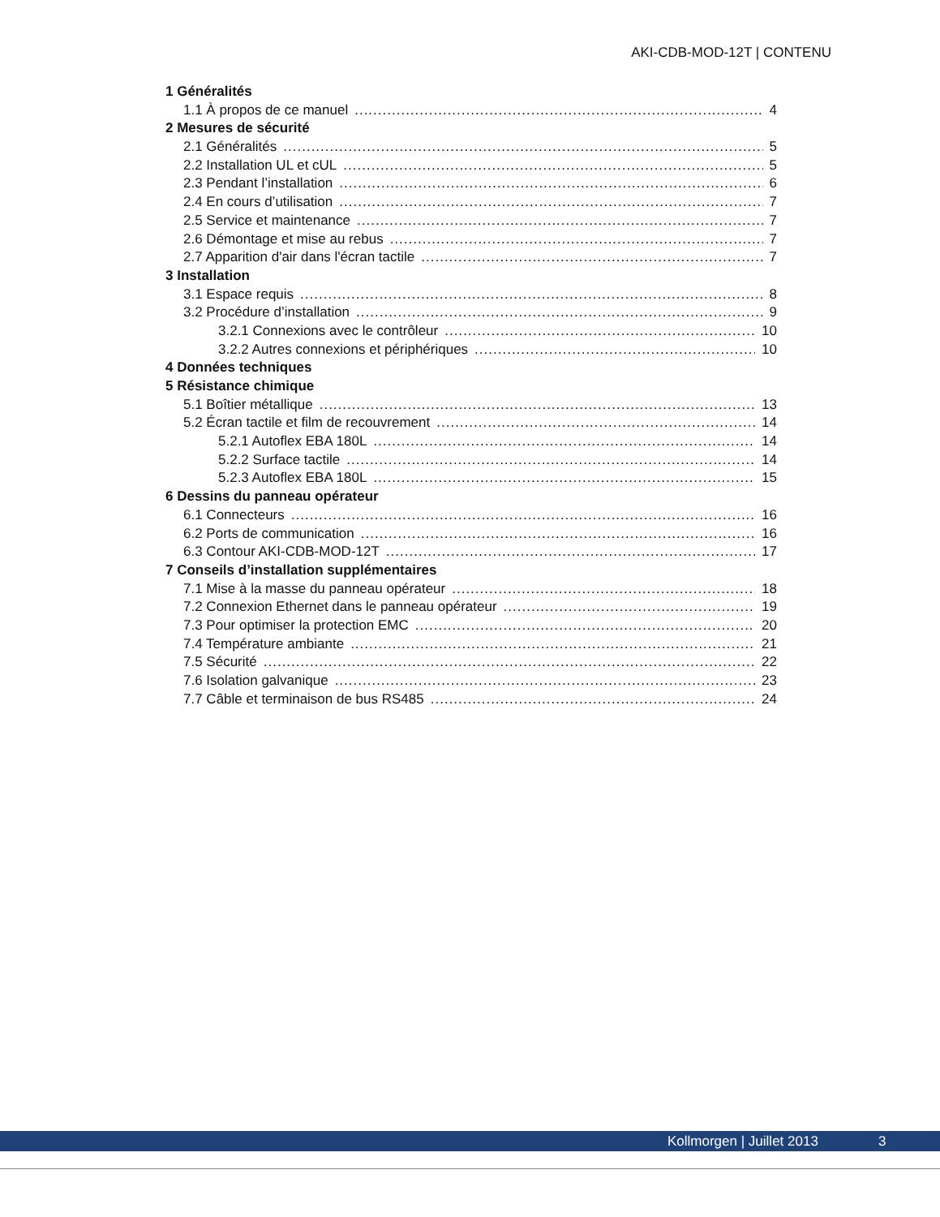AKI-CDB-MOD-12T | CONTENU
1 Généralités
1.1 À propos de ce manuel 4
2 Mesures de sécurité
2.1 Généralités 5
2.2 Installation UL et cUL 5
2.3 Pendant l’installation 6
2.4 En cours d’utilisation 7
2.5 Service et maintenance 7
2.6 Démontage et mise au rebus 7
2.7 Apparition d'air dans l'écran tactile 7
3 Installation
3.1 Espace requis 8
3.2 Procédure d’installation 9
3.2.1 Connexions avec le contrôleur 10
3.2.2 Autres connexions et périphériques 10
4 Données techniques
5 Résistance chimique
5.1 Boîtier métallique 13
5.2 Écran tactile et film de recouvrement 14
5.2.1 Autoflex EBA 180L 14
5.2.2 Surface tactile 14
5.2.3 Autoflex EBA 180L 15
6 Dessins du panneau opérateur
6.1 Connecteurs 16
6.2 Ports de communication 16
6.3 Contour AKI-CDB-MOD-12T 17
7 Conseils d’installation supplémentaires
7.1 Mise à la masse du panneau opérateur 18
7.2 Connexion Ethernet dans le panneau opérateur 19
7.3 Pour optimiser la protection EMC 20
7.4 Température ambiante 21
7.5 Sécurité 22
7.6 Isolation galvanique 23
7.7 Câble et terminaison de bus RS485 24
Kollmorgen | Juillet 2013 3